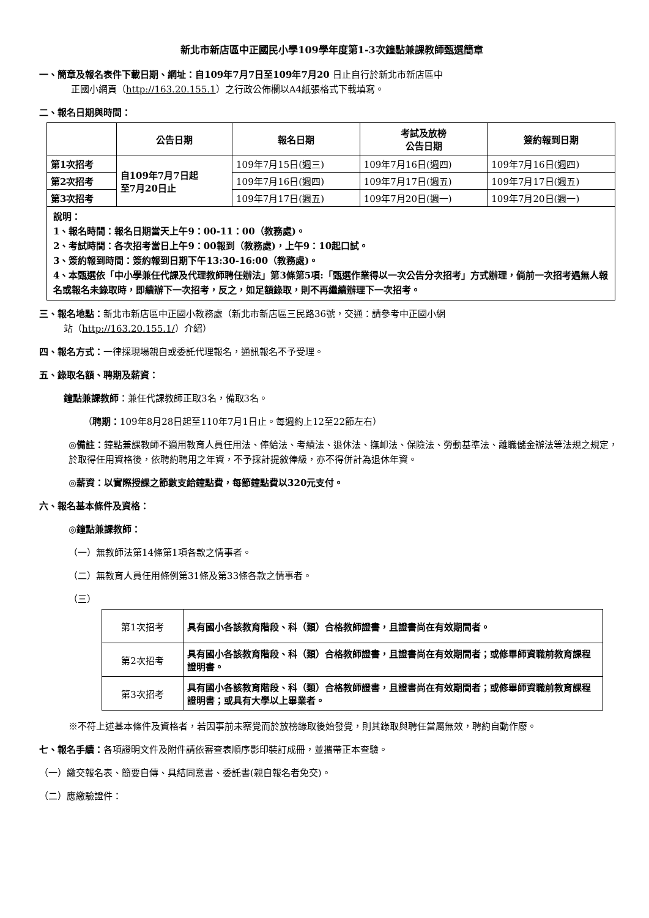新北市新店區中正國民小學109學年度第1-3次鐘點兼課教師甄選簡章
一、簡章及報名表件下載日期、網址：自109年7月7日至109年7月20 日止自行於新北市新店區中
正國小網頁（http://163.20.155.1）之行政公佈欄以A4紙張格式下載填寫。
二、報名日期與時間：
| | 公告日期 | 報名日期 | 考試及放榜 公告日期 | 簽約報到日期 |
| --- | --- | --- | --- | --- |
| 第1次招考 | 自109年7月7日起 至7月20日止 | 109年7月15日(週三) | 109年7月16日(週四) | 109年7月16日(週四) |
| 第2次招考 | | 109年7月16日(週四) | 109年7月17日(週五) | 109年7月17日(週五) |
| 第3次招考 | | 109年7月17日(週五) | 109年7月20日(週一) | 109年7月20日(週一) |
| 說明： 1、報名時間：報名日期當天上午9：00-11：00（教務處)。 2、考試時間：各次招考當日上午9：00報到（教務處)，上午9：10起口試。 3、簽約報到時間：簽約報到日期下午13:30-16:00（教務處)。 4、本甄選依「中小學兼任代課及代理教師聘任辦法」第3條第5項:「甄選作業得以一次公告分次招考」方式辦理，倘前一次招考遇無人報名或報名未錄取時，即續辦下一次招考，反之，如足額錄取，則不再繼續辦理下一次招考。 | | | | |
三、報名地點：新北市新店區中正國小教務處（新北市新店區三民路36號，交通：請參考中正國小網
站（http://163.20.155.1/）介紹）
四、報名方式：一律採現場親自或委託代理報名，通訊報名不予受理。
五、錄取名額、聘期及薪資：
鐘點兼課教師：兼任代課教師正取3名，備取3名。
（聘期：109年8月28日起至110年7月1日止。每週約上12至22節左右）
◎備註：鐘點兼課教師不適用教育人員任用法、俸給法、考績法、退休法、撫卹法、保險法、勞動基準法、離職儲金辦法等法規之規定，於取得任用資格後，依聘約聘用之年資，不予採計提敘俸級，亦不得併計為退休年資。
◎薪資：以實際授課之節數支給鐘點費，每節鐘點費以320元支付。
六、報名基本條件及資格：
◎鐘點兼課教師：
（一）無教師法第14條第1項各款之情事者。
（二）無教育人員任用條例第31條及第33條各款之情事者。
（三）
| 第1次招考 | 具有國小各該教育階段、科（類）合格教師證書，且證書尚在有效期間者。 |
| 第2次招考 | 具有國小各該教育階段、科（類）合格教師證書，且證書尚在有效期間者；或修畢師資職前教育課程證明書。 |
| 第3次招考 | 具有國小各該教育階段、科（類）合格教師證書，且證書尚在有效期間者；或修畢師資職前教育課程證明書；或具有大學以上畢業者。 |
※不符上述基本條件及資格者，若因事前未察覺而於放榜錄取後始發覺，則其錄取與聘任當屬無效，聘約自動作廢。
七、報名手續：各項證明文件及附件請依審查表順序影印裝訂成冊，並攜帶正本查驗。
（一）繳交報名表、簡要自傳、具結同意書、委託書(親自報名者免交)。
（二）應繳驗證件：